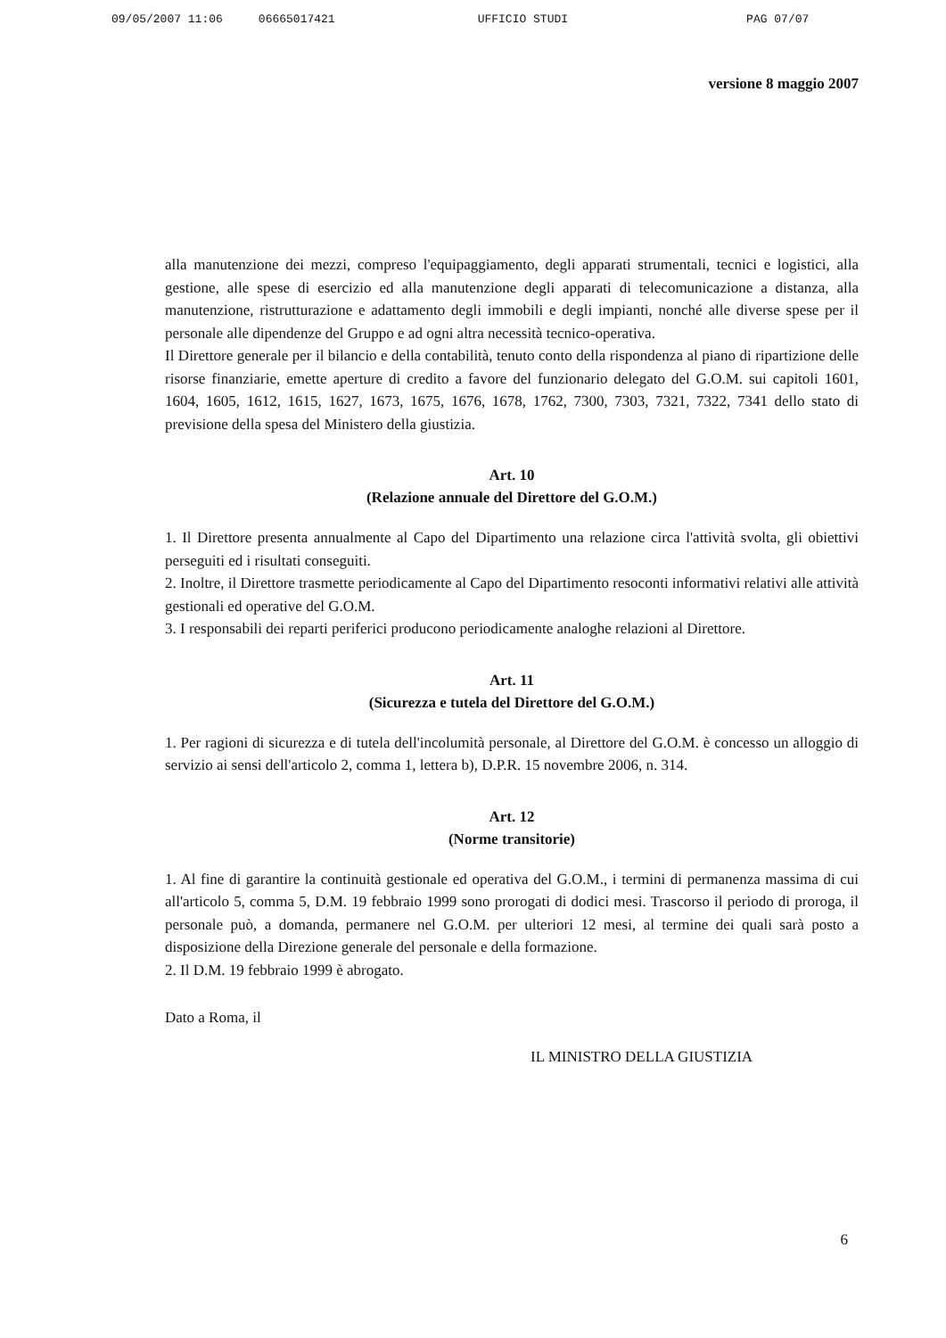09/05/2007 11:06 06665017421 UFFICIO STUDI PAG 07/07
versione 8 maggio 2007
alla manutenzione dei mezzi, compreso l'equipaggiamento, degli apparati strumentali, tecnici e logistici, alla gestione, alle spese di esercizio ed alla manutenzione degli apparati di telecomunicazione a distanza, alla manutenzione, ristrutturazione e adattamento degli immobili e degli impianti, nonché alle diverse spese per il personale alle dipendenze del Gruppo e ad ogni altra necessità tecnico-operativa.
Il Direttore generale per il bilancio e della contabilità, tenuto conto della rispondenza al piano di ripartizione delle risorse finanziarie, emette aperture di credito a favore del funzionario delegato del G.O.M. sui capitoli 1601, 1604, 1605, 1612, 1615, 1627, 1673, 1675, 1676, 1678, 1762, 7300, 7303, 7321, 7322, 7341 dello stato di previsione della spesa del Ministero della giustizia.
Art. 10
(Relazione annuale del Direttore del G.O.M.)
1. Il Direttore presenta annualmente al Capo del Dipartimento una relazione circa l'attività svolta, gli obiettivi perseguiti ed i risultati conseguiti.
2. Inoltre, il Direttore trasmette periodicamente al Capo del Dipartimento resoconti informativi relativi alle attività gestionali ed operative del G.O.M.
3. I responsabili dei reparti periferici producono periodicamente analoghe relazioni al Direttore.
Art. 11
(Sicurezza e tutela del Direttore del G.O.M.)
1. Per ragioni di sicurezza e di tutela dell'incolumità personale, al Direttore del G.O.M. è concesso un alloggio di servizio ai sensi dell'articolo 2, comma 1, lettera b), D.P.R. 15 novembre 2006, n. 314.
Art. 12
(Norme transitorie)
1. Al fine di garantire la continuità gestionale ed operativa del G.O.M., i termini di permanenza massima di cui all'articolo 5, comma 5, D.M. 19 febbraio 1999 sono prorogati di dodici mesi. Trascorso il periodo di proroga, il personale può, a domanda, permanere nel G.O.M. per ulteriori 12 mesi, al termine dei quali sarà posto a disposizione della Direzione generale del personale e della formazione.
2. Il D.M. 19 febbraio 1999 è abrogato.
Dato a Roma, il
IL MINISTRO DELLA GIUSTIZIA
6